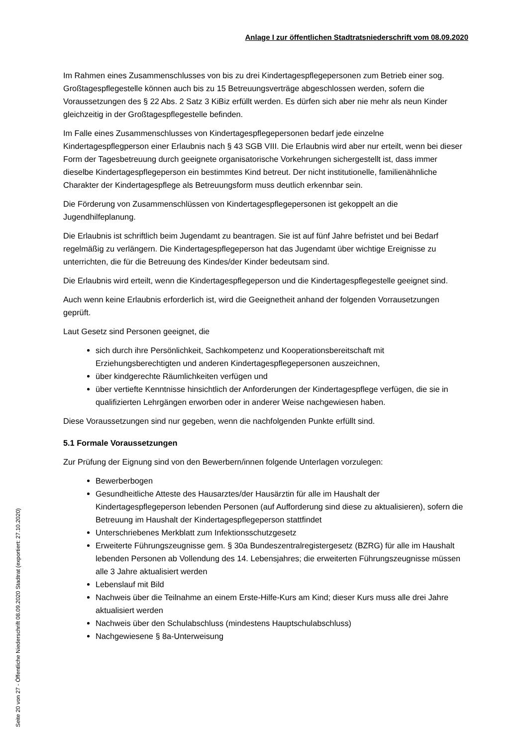Anlage I zur öffentlichen Stadtratsniederschrift vom 08.09.2020
Im Rahmen eines Zusammenschlusses von bis zu drei Kindertagespflegepersonen zum Betrieb einer sog. Großtagespflegestelle können auch bis zu 15 Betreuungsverträge abgeschlossen werden, sofern die Voraussetzungen des § 22 Abs. 2 Satz 3 KiBiz erfüllt werden. Es dürfen sich aber nie mehr als neun Kinder gleichzeitig in der Großtagespflegestelle befinden.
Im Falle eines Zusammenschlusses von Kindertagespflegepersonen bedarf jede einzelne Kindertagespflegperson einer Erlaubnis nach § 43 SGB VIII. Die Erlaubnis wird aber nur erteilt, wenn bei dieser Form der Tagesbetreuung durch geeignete organisatorische Vorkehrungen sichergestellt ist, dass immer dieselbe Kindertagespflegeperson ein bestimmtes Kind betreut. Der nicht institutionelle, familienähnliche Charakter der Kindertagespflege als Betreuungsform muss deutlich erkennbar sein.
Die Förderung von Zusammenschlüssen von Kindertagespflegepersonen ist gekoppelt an die Jugendhilfeplanung.
Die Erlaubnis ist schriftlich beim Jugendamt zu beantragen. Sie ist auf fünf Jahre befristet und bei Bedarf regelmäßig zu verlängern. Die Kindertagespflegeperson hat das Jugendamt über wichtige Ereignisse zu unterrichten, die für die Betreuung des Kindes/der Kinder bedeutsam sind.
Die Erlaubnis wird erteilt, wenn die Kindertagespflegeperson und die Kindertagespflegestelle geeignet sind.
Auch wenn keine Erlaubnis erforderlich ist, wird die Geeignetheit anhand der folgenden Vorrausetzungen geprüft.
Laut Gesetz sind Personen geeignet, die
sich durch ihre Persönlichkeit, Sachkompetenz und Kooperationsbereitschaft mit Erziehungsberechtigten und anderen Kindertagespflegepersonen auszeichnen,
über kindgerechte Räumlichkeiten verfügen und
über vertiefte Kenntnisse hinsichtlich der Anforderungen der Kindertagespflege verfügen, die sie in qualifizierten Lehrgängen erworben oder in anderer Weise nachgewiesen haben.
Diese Voraussetzungen sind nur gegeben, wenn die nachfolgenden Punkte erfüllt sind.
5.1 Formale Voraussetzungen
Zur Prüfung der Eignung sind von den Bewerbern/innen folgende Unterlagen vorzulegen:
Bewerberbogen
Gesundheitliche Atteste des Hausarztes/der Hausärztin für alle im Haushalt der Kindertagespflegeperson lebenden Personen (auf Aufforderung sind diese zu aktualisieren), sofern die Betreuung im Haushalt der Kindertagespflegeperson stattfindet
Unterschriebenes Merkblatt zum Infektionsschutzgesetz
Erweiterte Führungszeugnisse gem. § 30a Bundeszentralregistergesetz (BZRG) für alle im Haushalt lebenden Personen ab Vollendung des 14. Lebensjahres; die erweiterten Führungszeugnisse müssen alle 3 Jahre aktualisiert werden
Lebenslauf mit Bild
Nachweis über die Teilnahme an einem Erste-Hilfe-Kurs am Kind; dieser Kurs muss alle drei Jahre aktualisiert werden
Nachweis über den Schulabschluss (mindestens Hauptschulabschluss)
Nachgewiesene § 8a-Unterweisung
Seite 20 von 27 - Öffentliche Niederschrift 08.09.2020 Stadtrat (exportiert: 27.10.2020)